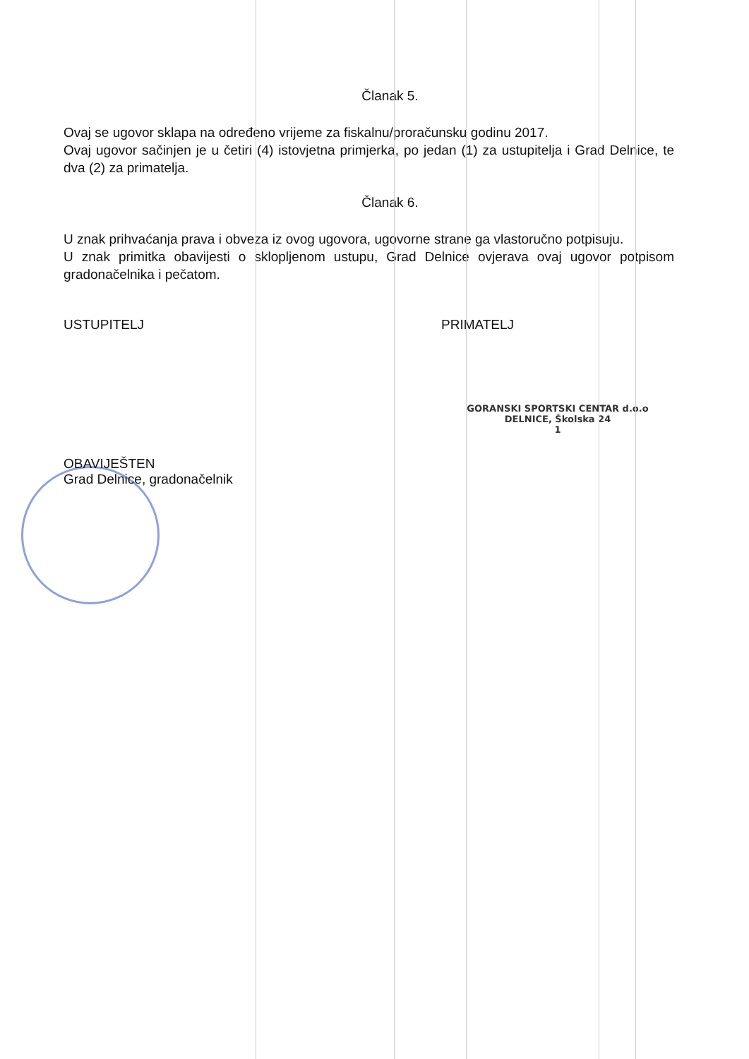Članak 5.
Ovaj se ugovor sklapa na određeno vrijeme za fiskalnu/proračunsku godinu 2017.
Ovaj ugovor sačinjen je u četiri (4) istovjetna primjerka, po jedan (1) za ustupitelja i Grad Delnice, te dva (2) za primatelja.
Članak 6.
U znak prihvaćanja prava i obveza iz ovog ugovora, ugovorne strane ga vlastoručno potpisuju.
U znak primitka obavijesti o sklopljenom ustupu, Grad Delnice ovjerava ovaj ugovor potpisom gradonačelnika i pečatom.
USTUPITELJ PRIMATELJ
GORANSKI SPORTSKI CENTAR d.o.o
DELNICE, Školska 24
1
OBAVIJEŠTEN
Grad Delnice, gradonačelnik